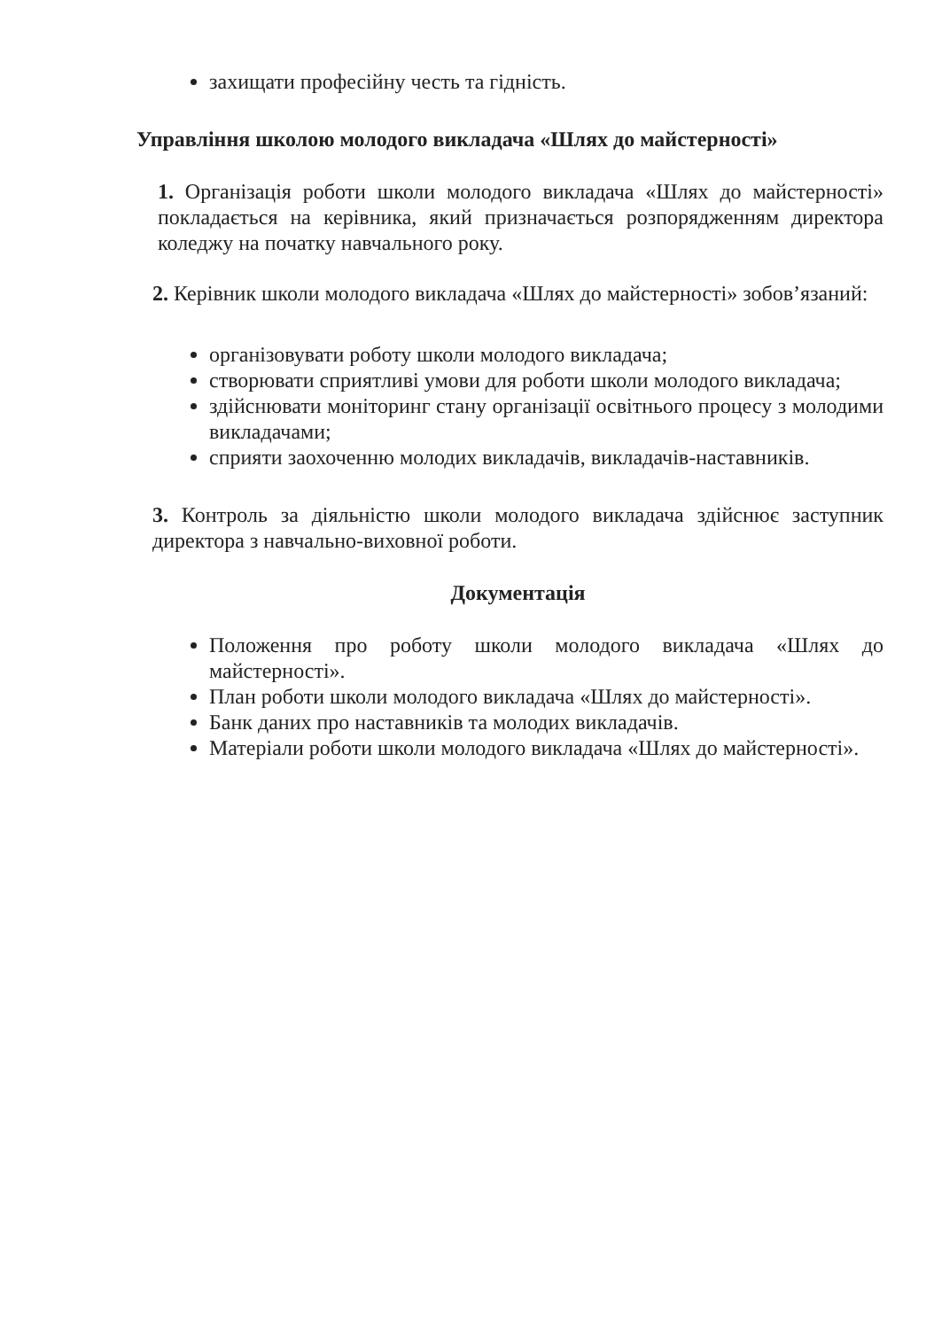захищати професійну честь та гідність.
Управління школою молодого викладача «Шлях до майстерності»
1. Організація роботи школи молодого викладача «Шлях до майстерності» покладається на керівника, який призначається розпорядженням директора коледжу на початку навчального року.
2. Керівник школи молодого викладача «Шлях до майстерності» зобов’язаний:
організовувати роботу школи молодого викладача;
створювати сприятливі умови для роботи школи молодого викладача;
здійснювати моніторинг стану організації освітнього процесу з молодими викладачами;
сприяти заохоченню молодих викладачів, викладачів-наставників.
3. Контроль за діяльністю школи молодого викладача здійснює заступник директора з навчально-виховної роботи.
Документація
Положення про роботу школи молодого викладача «Шлях до майстерності».
План роботи школи молодого викладача «Шлях до майстерності».
Банк даних про наставників та молодих викладачів.
Матеріали роботи школи молодого викладача «Шлях до майстерності».